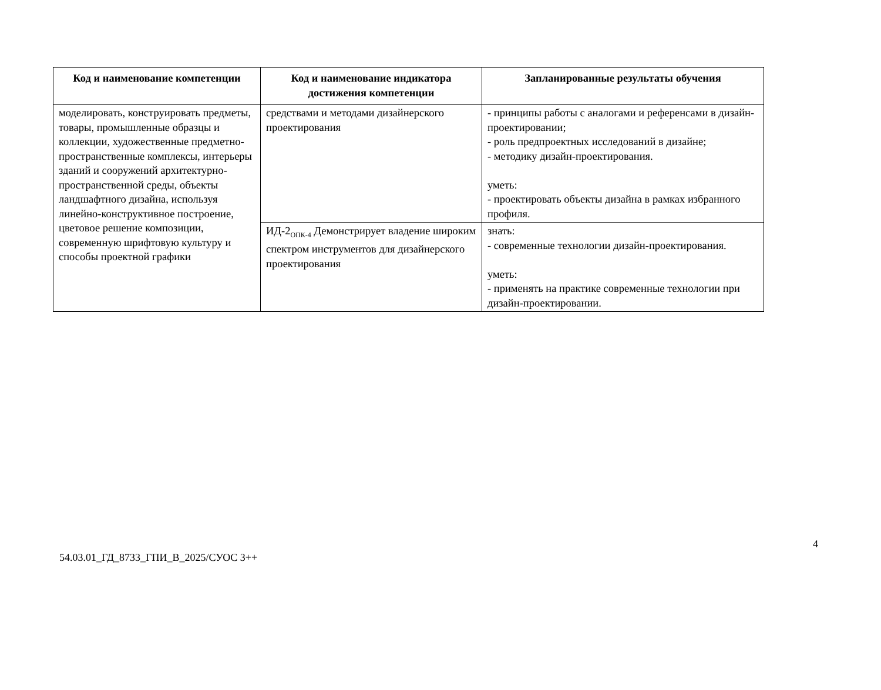| Код и наименование компетенции | Код и наименование индикатора достижения компетенции | Запланированные результаты обучения |
| --- | --- | --- |
| моделировать, конструировать предметы, товары, промышленные образцы и коллекции, художественные предметно-пространственные комплексы, интерьеры зданий и сооружений архитектурно-пространственной среды, объекты ландшафтного дизайна, используя линейно-конструктивное построение, цветовое решение композиции, современную шрифтовую культуру и способы проектной графики | средствами и методами дизайнерского проектирования | - принципы работы с аналогами и референсами в дизайн-проектировании; - роль предпроектных исследований в дизайне; - методику дизайн-проектирования. уметь: - проектировать объекты дизайна в рамках избранного профиля. |
| | ИД-2<sub>ОПК-4</sub> Демонстрирует владение широким спектром инструментов для дизайнерского проектирования | знать: - современные технологии дизайн-проектирования. уметь: - применять на практике современные технологии при дизайн-проектировании. |
54.03.01_ГД_8733_ГПИ_В_2025/СУОС 3++
4